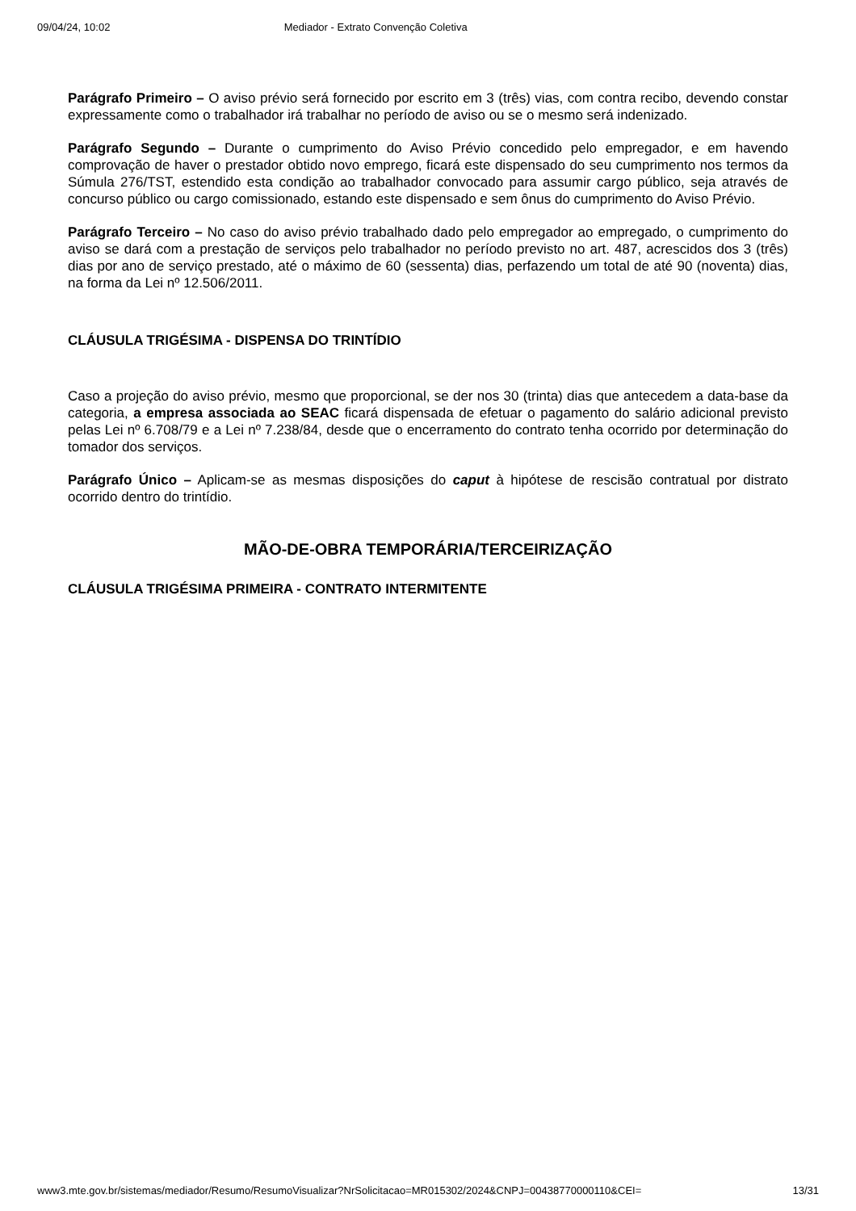09/04/24, 10:02 Mediador - Extrato Convenção Coletiva
Parágrafo Primeiro – O aviso prévio será fornecido por escrito em 3 (três) vias, com contra recibo, devendo constar expressamente como o trabalhador irá trabalhar no período de aviso ou se o mesmo será indenizado.
Parágrafo Segundo – Durante o cumprimento do Aviso Prévio concedido pelo empregador, e em havendo comprovação de haver o prestador obtido novo emprego, ficará este dispensado do seu cumprimento nos termos da Súmula 276/TST, estendido esta condição ao trabalhador convocado para assumir cargo público, seja através de concurso público ou cargo comissionado, estando este dispensado e sem ônus do cumprimento do Aviso Prévio.
Parágrafo Terceiro – No caso do aviso prévio trabalhado dado pelo empregador ao empregado, o cumprimento do aviso se dará com a prestação de serviços pelo trabalhador no período previsto no art. 487, acrescidos dos 3 (três) dias por ano de serviço prestado, até o máximo de 60 (sessenta) dias, perfazendo um total de até 90 (noventa) dias, na forma da Lei nº 12.506/2011.
CLÁUSULA TRIGÉSIMA - DISPENSA DO TRINTÍDIO
Caso a projeção do aviso prévio, mesmo que proporcional, se der nos 30 (trinta) dias que antecedem a data-base da categoria, a empresa associada ao SEAC ficará dispensada de efetuar o pagamento do salário adicional previsto pelas Lei nº 6.708/79 e a Lei nº 7.238/84, desde que o encerramento do contrato tenha ocorrido por determinação do tomador dos serviços.
Parágrafo Único – Aplicam-se as mesmas disposições do caput à hipótese de rescisão contratual por distrato ocorrido dentro do trintídio.
MÃO-DE-OBRA TEMPORÁRIA/TERCEIRIZAÇÃO
CLÁUSULA TRIGÉSIMA PRIMEIRA - CONTRATO INTERMITENTE
www3.mte.gov.br/sistemas/mediador/Resumo/ResumoVisualizar?NrSolicitacao=MR015302/2024&CNPJ=00438770000110&CEI= 13/31